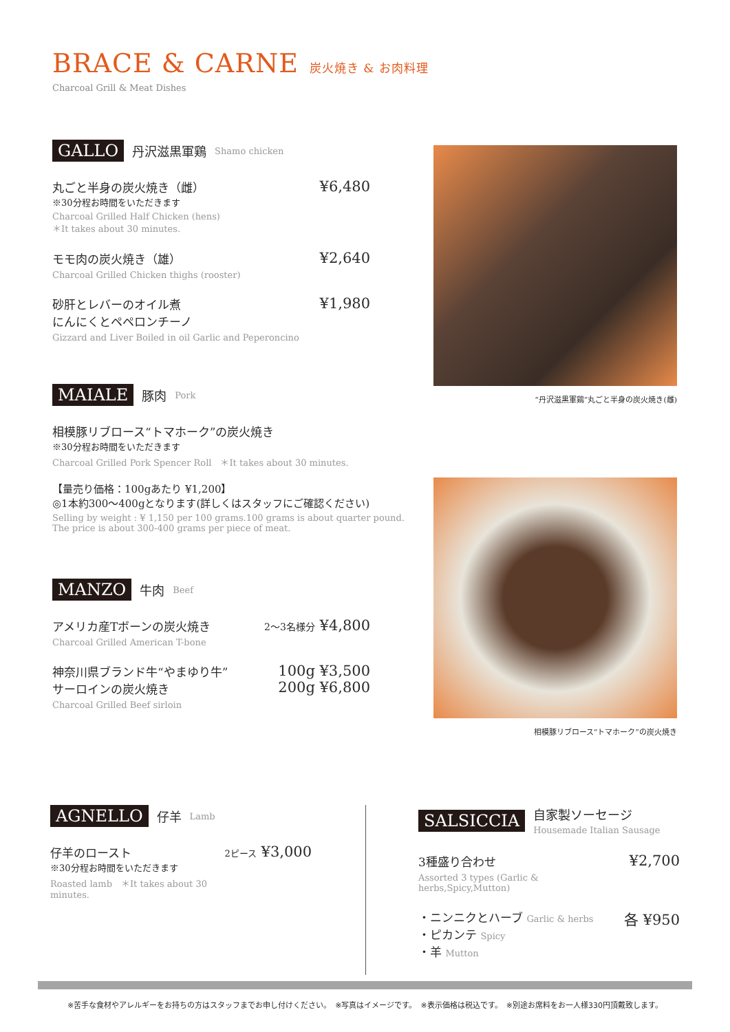BRACE & CARNE 炭火焼き & お肉料理
Charcoal Grill & Meat Dishes
GALLO 丹沢滋黒軍鶏 Shamo chicken
丸ごと半身の炭火焼き（雌）
※30分程お時間をいただきます
Charcoal Grilled Half Chicken (hens)
＊It takes about 30 minutes.
¥6,480
モモ肉の炭火焼き（雄）
Charcoal Grilled Chicken thighs (rooster)
¥2,640
砂肝とレバーのオイル煮
にんにくとペペロンチーノ
Gizzard and Liver Boiled in oil Garlic and Peperoncino
¥1,980
MAIALE 豚肉 Pork
相模豚リブロース“トマホーク”の炭火焼き
※30分程お時間をいただきます
Charcoal Grilled Pork Spencer Roll　＊It takes about 30 minutes.
【量売り価格：100gあたり ¥1,200】
◎1本約300～400gとなります(詳しくはスタッフにご確認ください)
Selling by weight : ¥ 1,150 per 100 grams.100 grams is about quarter pound.
The price is about 300-400 grams per piece of meat.
MANZO 牛肉 Beef
アメリカ産Tボーンの炭火焼き
Charcoal Grilled American T-bone
2～3名様分 ¥4,800
神奈川県ブランド牛“やまゆり牛”
サーロインの炭火焼き
Charcoal Grilled Beef sirloin
100g ¥3,500
200g ¥6,800
“丹沢滋黒軍鶏”丸ごと半身の炭火焼き(雌)
相模豚リブロース“トマホーク”の炭火焼き
AGNELLO 仔羊 Lamb
仔羊のロースト
※30分程お時間をいただきます
Roasted lamb　＊It takes about 30 minutes.
2ピース ¥3,000
SALSICCIA 自家製ソーセージ
Housemade Italian Sausage
3種盛り合わせ
Assorted 3 types (Garlic & herbs,Spicy,Mutton)
¥2,700
・ニンニクとハーブ Garlic & herbs
・ピカンテ Spicy
・羊 Mutton
各 ¥950
※苦手な食材やアレルギーをお持ちの方はスタッフまでお申し付けください。　※写真はイメージです。　※表示価格は税込です。　※別途お席料をお一人様330円頂戴致します。